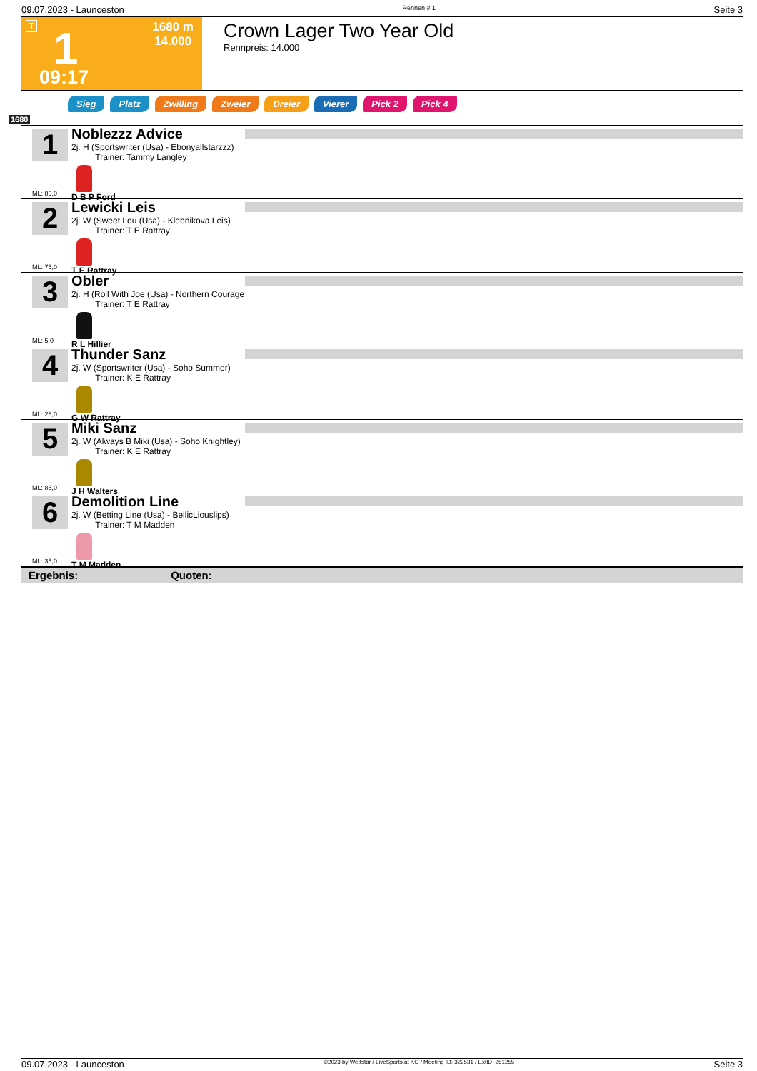09.07.2023 - Launceston Rennen # 1 Seite 3
T 1 1680 m
14.000
09:17
Crown Lager Two Year Old
Rennpreis: 14.000
Sieg Platz Zwilling Zweier Dreier Vierer Pick 2 Pick 4
1680
1
Noblezzz Advice
2j. H (Sportswriter (Usa) - Ebonyallstarzzz)
Trainer: Tammy Langley
D B P Ford
ML: 85,0
2
Lewicki Leis
2j. W (Sweet Lou (Usa) - Klebnikova Leis)
Trainer: T E Rattray
T E Rattray
ML: 75,0
3
Obler
2j. H (Roll With Joe (Usa) - Northern Courage
Trainer: T E Rattray
R L Hillier
ML: 5,0
4
Thunder Sanz
2j. W (Sportswriter (Usa) - Soho Summer)
Trainer: K E Rattray
G W Rattray
ML: 28,0
5
Miki Sanz
2j. W (Always B Miki (Usa) - Soho Knightley)
Trainer: K E Rattray
J H Walters
ML: 85,0
6
Demolition Line
2j. W (Betting Line (Usa) - BellicLiouslips)
Trainer: T M Madden
T M Madden
ML: 35,0
Ergebnis: Quoten:
09.07.2023 - Launceston ©2023 by Wettstar / LiveSports.at KG / Meeting ID: 322531 / ExtID: 251255 Seite 3